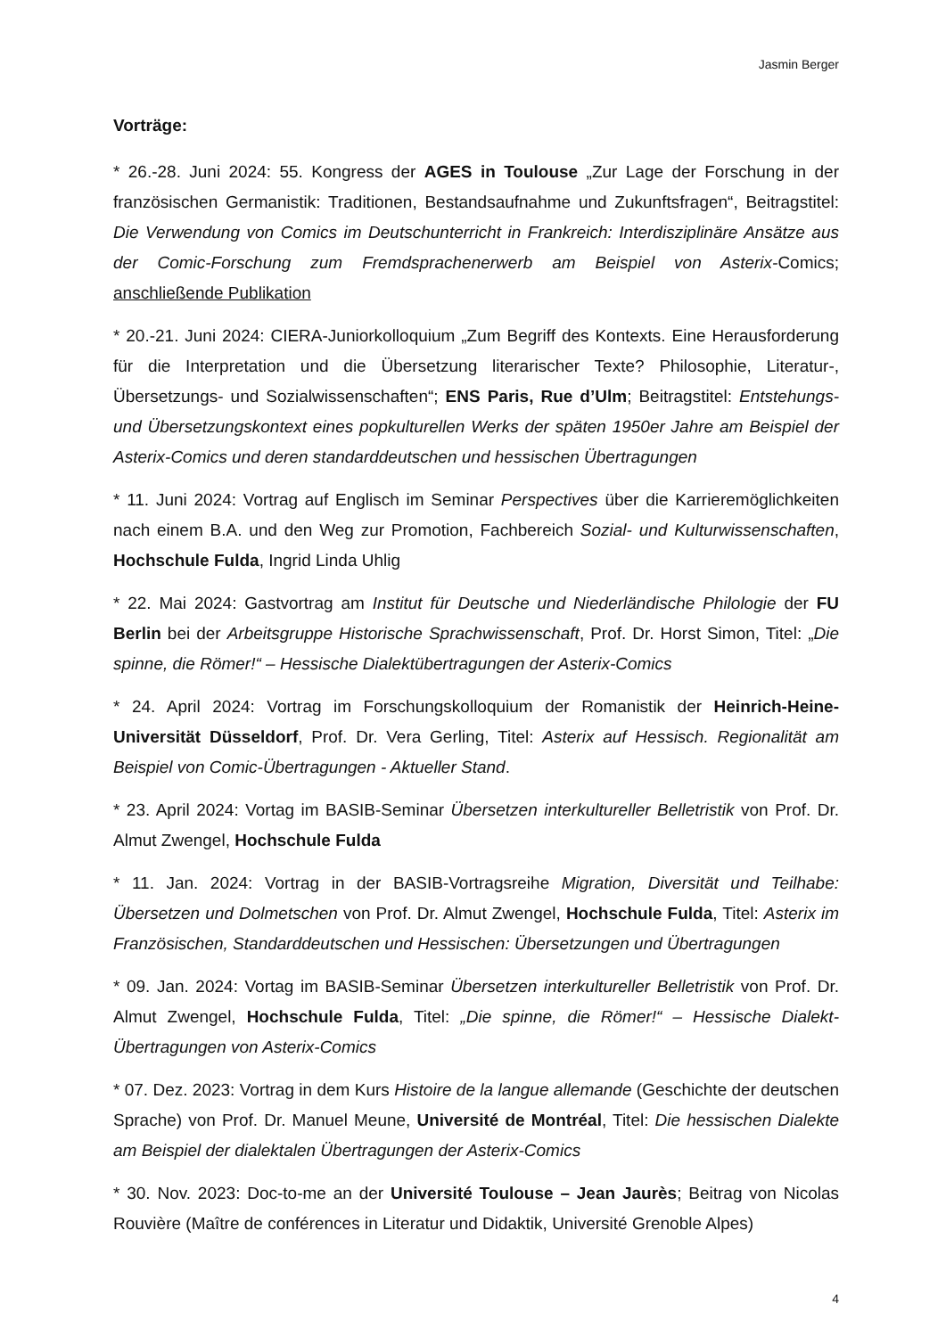Jasmin Berger
Vorträge:
* 26.-28. Juni 2024: 55. Kongress der AGES in Toulouse „Zur Lage der Forschung in der französischen Germanistik: Traditionen, Bestandsaufnahme und Zukunftsfragen“, Beitragstitel: Die Verwendung von Comics im Deutschunterricht in Frankreich: Interdisziplinäre Ansätze aus der Comic-Forschung zum Fremdsprachenerwerb am Beispiel von Asterix-Comics; anschließende Publikation
* 20.-21. Juni 2024: CIERA-Juniorkolloquium „Zum Begriff des Kontexts. Eine Herausforderung für die Interpretation und die Übersetzung literarischer Texte? Philosophie, Literatur-, Übersetzungs- und Sozialwissenschaften“; ENS Paris, Rue d’Ulm; Beitragstitel: Entstehungs- und Übersetzungskontext eines popkulturellen Werks der späten 1950er Jahre am Beispiel der Asterix-Comics und deren standarddeutschen und hessischen Übertragungen
* 11. Juni 2024: Vortrag auf Englisch im Seminar Perspectives über die Karrieremöglichkeiten nach einem B.A. und den Weg zur Promotion, Fachbereich Sozial- und Kulturwissenschaften, Hochschule Fulda, Ingrid Linda Uhlig
* 22. Mai 2024: Gastvortrag am Institut für Deutsche und Niederländische Philologie der FU Berlin bei der Arbeitsgruppe Historische Sprachwissenschaft, Prof. Dr. Horst Simon, Titel: „Die spinne, die Römer!“ – Hessische Dialektübertragungen der Asterix-Comics
* 24. April 2024: Vortrag im Forschungskolloquium der Romanistik der Heinrich-Heine-Universität Düsseldorf, Prof. Dr. Vera Gerling, Titel: Asterix auf Hessisch. Regionalität am Beispiel von Comic-Übertragungen - Aktueller Stand.
* 23. April 2024: Vortag im BASIB-Seminar Übersetzen interkultureller Belletristik von Prof. Dr. Almut Zwengel, Hochschule Fulda
* 11. Jan. 2024: Vortrag in der BASIB-Vortragsreihe Migration, Diversität und Teilhabe: Übersetzen und Dolmetschen von Prof. Dr. Almut Zwengel, Hochschule Fulda, Titel: Asterix im Französischen, Standarddeutschen und Hessischen: Übersetzungen und Übertragungen
* 09. Jan. 2024: Vortag im BASIB-Seminar Übersetzen interkultureller Belletristik von Prof. Dr. Almut Zwengel, Hochschule Fulda, Titel: „Die spinne, die Römer!“ – Hessische Dialekt-Übertragungen von Asterix-Comics
* 07. Dez. 2023: Vortrag in dem Kurs Histoire de la langue allemande (Geschichte der deutschen Sprache) von Prof. Dr. Manuel Meune, Université de Montréal, Titel: Die hessischen Dialekte am Beispiel der dialektalen Übertragungen der Asterix-Comics
* 30. Nov. 2023: Doc-to-me an der Université Toulouse – Jean Jaurès; Beitrag von Nicolas Rouvière (Maître de conférences in Literatur und Didaktik, Université Grenoble Alpes)
4